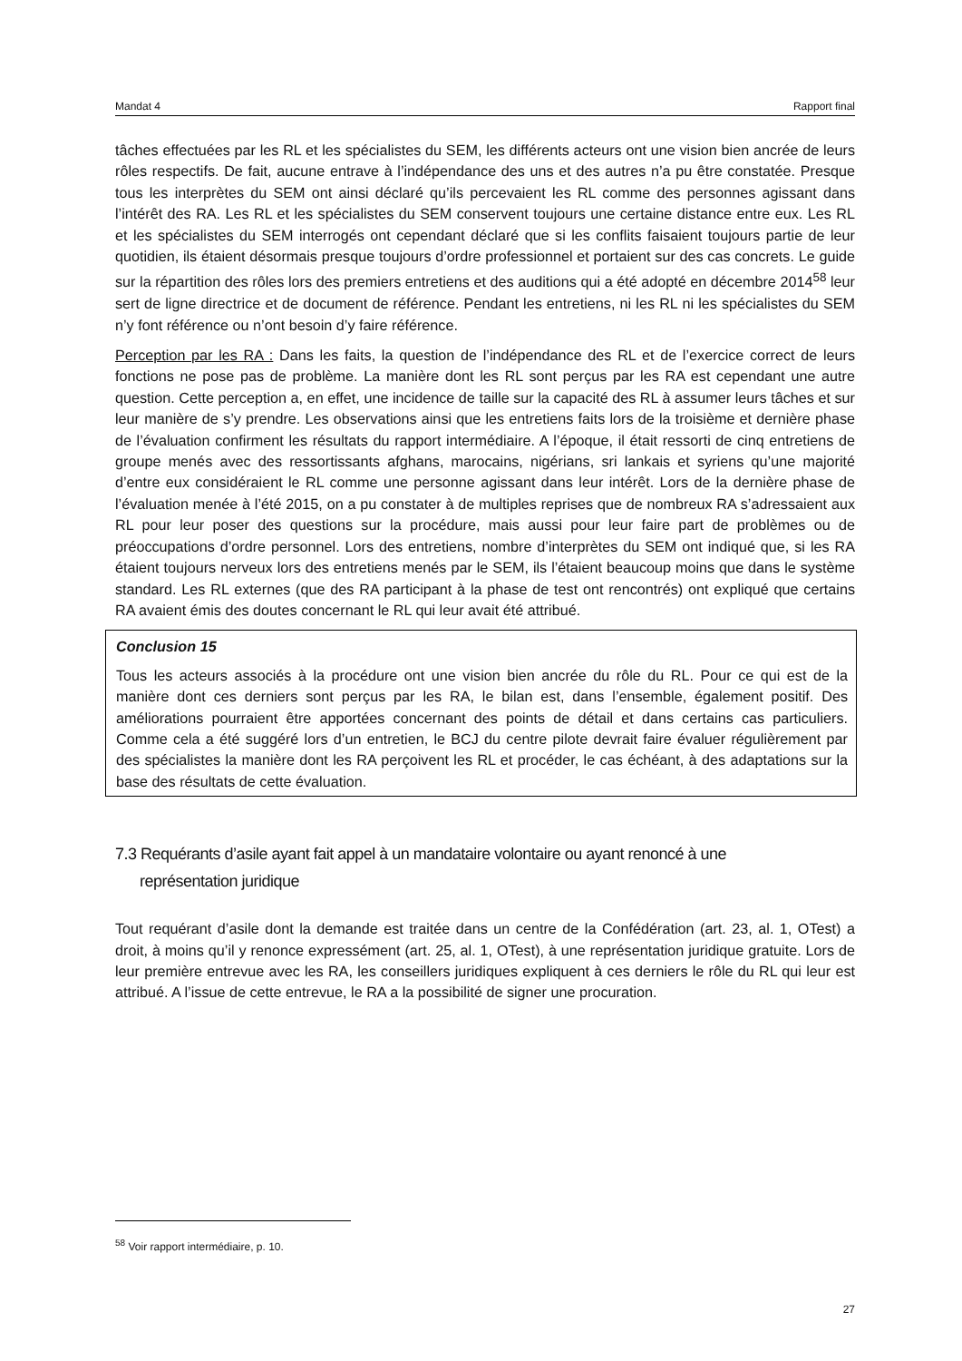Mandat 4 Rapport final
tâches effectuées par les RL et les spécialistes du SEM, les différents acteurs ont une vision bien ancrée de leurs rôles respectifs. De fait, aucune entrave à l’indépendance des uns et des autres n’a pu être constatée. Presque tous les interprètes du SEM ont ainsi déclaré qu’ils percevaient les RL comme des personnes agissant dans l’intérêt des RA. Les RL et les spécialistes du SEM conservent toujours une certaine distance entre eux. Les RL et les spécialistes du SEM interrogés ont cependant déclaré que si les conflits faisaient toujours partie de leur quotidien, ils étaient désormais presque toujours d’ordre professionnel et portaient sur des cas concrets. Le guide sur la répartition des rôles lors des premiers entretiens et des auditions qui a été adopté en décembre 2014<sup>58</sup> leur sert de ligne directrice et de document de référence. Pendant les entretiens, ni les RL ni les spécialistes du SEM n’y font référence ou n’ont besoin d’y faire référence.
Perception par les RA : Dans les faits, la question de l’indépendance des RL et de l’exercice correct de leurs fonctions ne pose pas de problème. La manière dont les RL sont perçus par les RA est cependant une autre question. Cette perception a, en effet, une incidence de taille sur la capacité des RL à assumer leurs tâches et sur leur manière de s’y prendre. Les observations ainsi que les entretiens faits lors de la troisième et dernière phase de l’évaluation confirment les résultats du rapport intermédiaire. A l’époque, il était ressorti de cinq entretiens de groupe menés avec des ressortissants afghans, marocains, nigérians, sri lankais et syriens qu’une majorité d’entre eux considéraient le RL comme une personne agissant dans leur intérêt. Lors de la dernière phase de l’évaluation menée à l’été 2015, on a pu constater à de multiples reprises que de nombreux RA s’adressaient aux RL pour leur poser des questions sur la procédure, mais aussi pour leur faire part de problèmes ou de préoccupations d’ordre personnel. Lors des entretiens, nombre d’interprètes du SEM ont indiqué que, si les RA étaient toujours nerveux lors des entretiens menés par le SEM, ils l’étaient beaucoup moins que dans le système standard. Les RL externes (que des RA participant à la phase de test ont rencontrés) ont expliqué que certains RA avaient émis des doutes concernant le RL qui leur avait été attribué.
Conclusion 15
Tous les acteurs associés à la procédure ont une vision bien ancrée du rôle du RL. Pour ce qui est de la manière dont ces derniers sont perçus par les RA, le bilan est, dans l’ensemble, également positif. Des améliorations pourraient être apportées concernant des points de détail et dans certains cas particuliers. Comme cela a été suggéré lors d’un entretien, le BCJ du centre pilote devrait faire évaluer régulièrement par des spécialistes la manière dont les RA perçoivent les RL et procéder, le cas échéant, à des adaptations sur la base des résultats de cette évaluation.
7.3 Requérants d’asile ayant fait appel à un mandataire volontaire ou ayant renoncé à une
représentation juridique
Tout requérant d’asile dont la demande est traitée dans un centre de la Confédération (art. 23, al. 1, OTest) a droit, à moins qu’il y renonce expressément (art. 25, al. 1, OTest), à une représentation juridique gratuite. Lors de leur première entrevue avec les RA, les conseillers juridiques expliquent à ces derniers le rôle du RL qui leur est attribué. A l’issue de cette entrevue, le RA a la possibilité de signer une procuration.
<sup>58</sup> Voir rapport intermédiaire, p. 10.
27